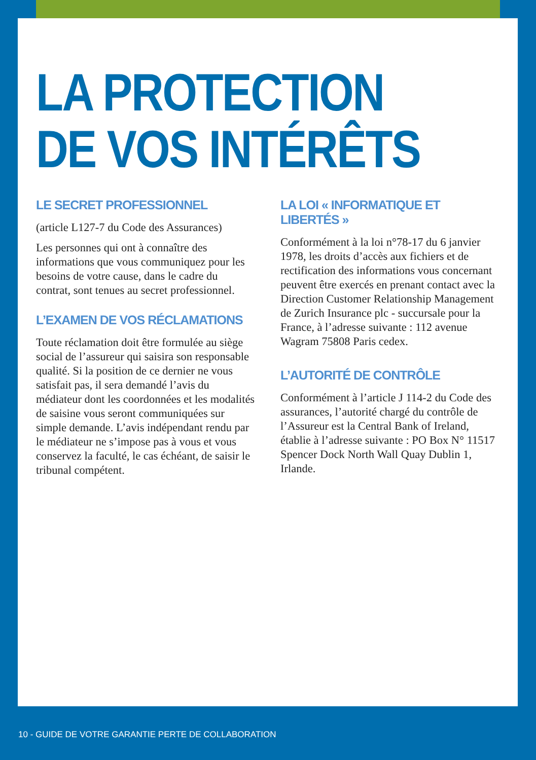LA PROTECTION
DE VOS INTÉRÊTS
LE SECRET PROFESSIONNEL
(article L127-7 du Code des Assurances)
Les personnes qui ont à connaître des informations que vous communiquez pour les besoins de votre cause, dans le cadre du contrat, sont tenues au secret professionnel.
L’EXAMEN DE VOS RÉCLAMATIONS
Toute réclamation doit être formulée au siège social de l’assureur qui saisira son responsable qualité. Si la position de ce dernier ne vous satisfait pas, il sera demandé l’avis du médiateur dont les coordonnées et les modalités de saisine vous seront communiquées sur simple demande. L’avis indépendant rendu par le médiateur ne s’impose pas à vous et vous conservez la faculté, le cas échéant, de saisir le tribunal compétent.
LA LOI « INFORMATIQUE ET LIBERTÉS »
Conformément à la loi n°78-17 du 6 janvier 1978, les droits d’accès aux fichiers et de rectification des informations vous concernant peuvent être exercés en prenant contact avec la Direction Customer Relationship Management de Zurich Insurance plc - succursale pour la France, à l’adresse suivante : 112 avenue Wagram 75808 Paris cedex.
L’AUTORITÉ DE CONTRÔLE
Conformément à l’article J 114-2 du Code des assurances, l’autorité chargé du contrôle de l’Assureur est la Central Bank of Ireland, établie à l’adresse suivante : PO Box N° 11517 Spencer Dock North Wall Quay Dublin 1, Irlande.
10 - GUIDE DE VOTRE GARANTIE PERTE DE COLLABORATION